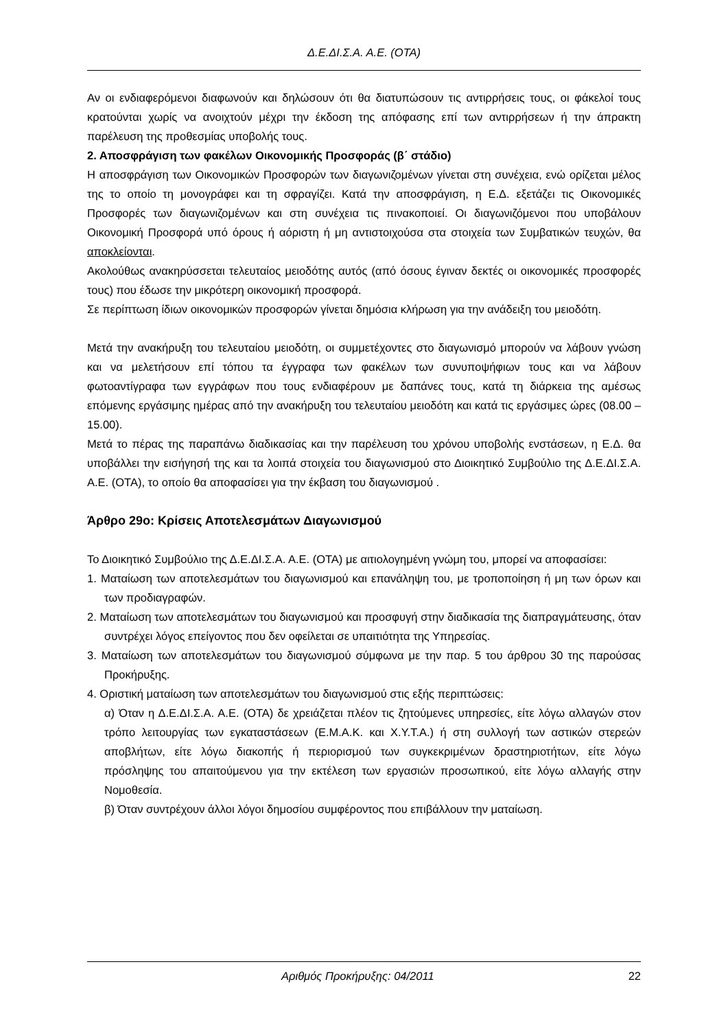Δ.Ε.ΔΙ.Σ.Α. Α.Ε. (ΟΤΑ)
Αν οι ενδιαφερόμενοι διαφωνούν και δηλώσουν ότι θα διατυπώσουν τις αντιρρήσεις τους, οι φάκελοί τους κρατούνται χωρίς να ανοιχτούν μέχρι την έκδοση της απόφασης επί των αντιρρήσεων ή την άπρακτη παρέλευση της προθεσμίας υποβολής τους.
2. Αποσφράγιση των φακέλων Οικονομικής Προσφοράς (β΄ στάδιο)
Η αποσφράγιση των Οικονομικών Προσφορών των διαγωνιζομένων γίνεται στη συνέχεια, ενώ ορίζεται μέλος της το οποίο τη μονογράφει και τη σφραγίζει. Κατά την αποσφράγιση, η Ε.Δ. εξετάζει τις Οικονομικές Προσφορές των διαγωνιζομένων και στη συνέχεια τις πινακοποιεί. Οι διαγωνιζόμενοι που υποβάλουν Οικονομική Προσφορά υπό όρους ή αόριστη ή μη αντιστοιχούσα στα στοιχεία των Συμβατικών τευχών, θα αποκλείονται.
Ακολούθως ανακηρύσσεται τελευταίος μειοδότης αυτός (από όσους έγιναν δεκτές οι οικονομικές προσφορές τους) που έδωσε την μικρότερη οικονομική προσφορά.
Σε περίπτωση ίδιων οικονομικών προσφορών γίνεται δημόσια κλήρωση για την ανάδειξη του μειοδότη.
Μετά την ανακήρυξη του τελευταίου μειοδότη, οι συμμετέχοντες στο διαγωνισμό μπορούν να λάβουν γνώση και να μελετήσουν επί τόπου τα έγγραφα των φακέλων των συνυποψήφιων τους και να λάβουν φωτοαντίγραφα των εγγράφων που τους ενδιαφέρουν με δαπάνες τους, κατά τη διάρκεια της αμέσως επόμενης εργάσιμης ημέρας από την ανακήρυξη του τελευταίου μειοδότη και κατά τις εργάσιμες ώρες (08.00 – 15.00).
Μετά το πέρας της παραπάνω διαδικασίας και την παρέλευση του χρόνου υποβολής ενστάσεων, η Ε.Δ. θα υποβάλλει την εισήγησή της και τα λοιπά στοιχεία του διαγωνισμού στο Διοικητικό Συμβούλιο της Δ.Ε.ΔΙ.Σ.Α. Α.Ε. (ΟΤΑ), το οποίο θα αποφασίσει για την έκβαση του διαγωνισμού .
Άρθρο 29ο: Κρίσεις Αποτελεσμάτων Διαγωνισμού
Το Διοικητικό Συμβούλιο της Δ.Ε.ΔΙ.Σ.Α. Α.Ε. (ΟΤΑ) με αιτιολογημένη γνώμη του, μπορεί να αποφασίσει:
1. Ματαίωση των αποτελεσμάτων του διαγωνισμού και επανάληψη του, με τροποποίηση ή μη των όρων και των προδιαγραφών.
2. Ματαίωση των αποτελεσμάτων του διαγωνισμού και προσφυγή στην διαδικασία της διαπραγμάτευσης, όταν συντρέχει λόγος επείγοντος που δεν οφείλεται σε υπαιτιότητα της Υπηρεσίας.
3. Ματαίωση των αποτελεσμάτων του διαγωνισμού σύμφωνα με την παρ. 5 του άρθρου 30 της παρούσας Προκήρυξης.
4. Οριστική ματαίωση των αποτελεσμάτων του διαγωνισμού στις εξής περιπτώσεις:
α) Όταν η Δ.Ε.ΔΙ.Σ.Α. Α.Ε. (ΟΤΑ) δε χρειάζεται πλέον τις ζητούμενες υπηρεσίες, είτε λόγω αλλαγών στον τρόπο λειτουργίας των εγκαταστάσεων (Ε.Μ.Α.Κ. και Χ.Υ.Τ.Α.) ή στη συλλογή των αστικών στερεών αποβλήτων, είτε λόγω διακοπής ή περιορισμού των συγκεκριμένων δραστηριοτήτων, είτε λόγω πρόσληψης του απαιτούμενου για την εκτέλεση των εργασιών προσωπικού, είτε λόγω αλλαγής στην Νομοθεσία.
β) Όταν συντρέχουν άλλοι λόγοι δημοσίου συμφέροντος που επιβάλλουν την ματαίωση.
Αριθμός Προκήρυξης: 04/2011 22